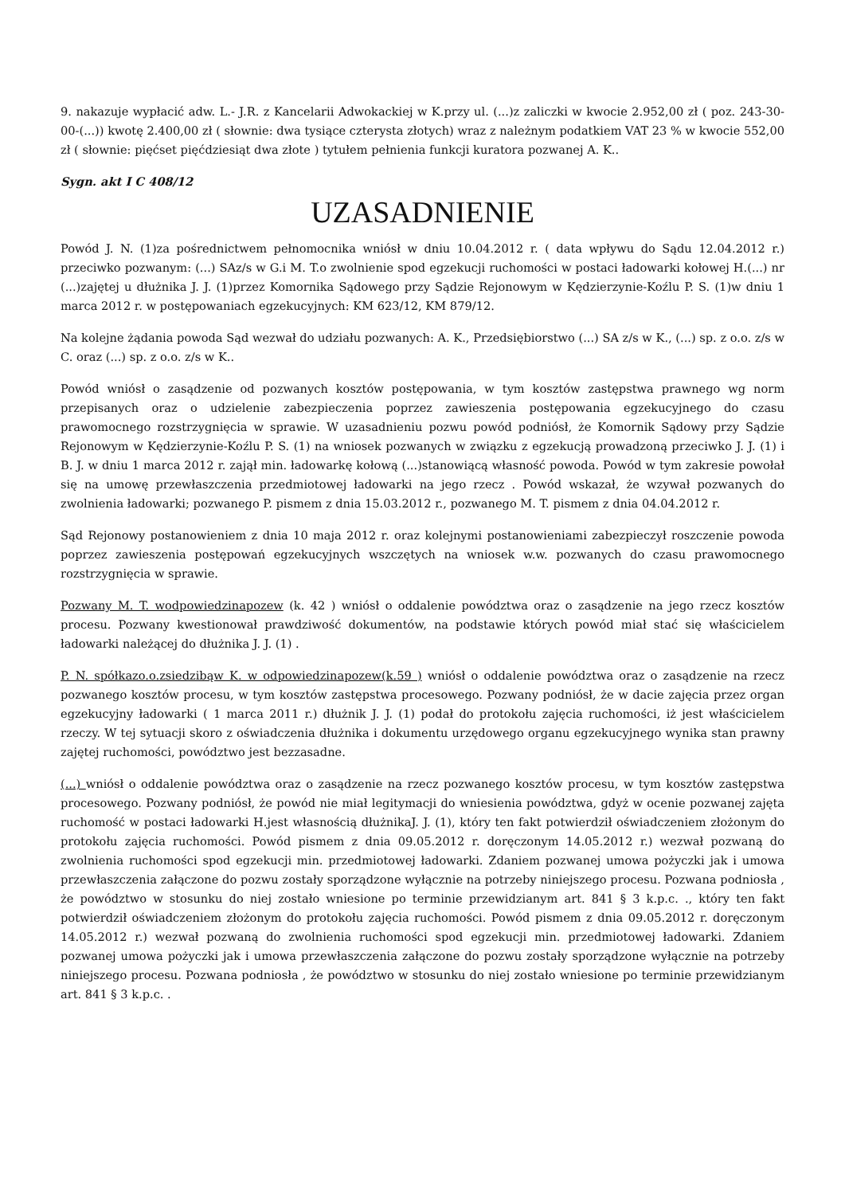9. nakazuje wypłacić adw. L.- J.R. z Kancelarii Adwokackiej w K.przy ul. (...)z zaliczki w kwocie 2.952,00 zł ( poz. 243-30-00-(...)) kwotę 2.400,00 zł ( słownie: dwa tysiące czterysta złotych) wraz z należnym podatkiem VAT 23 % w kwocie 552,00 zł ( słownie: pięćset pięćdziesiąt dwa złote ) tytułem pełnienia funkcji kuratora pozwanej A. K..
Sygn. akt I C 408/12
UZASADNIENIE
Powód J. N. (1)za pośrednictwem pełnomocnika wniósł w dniu 10.04.2012 r. ( data wpływu do Sądu 12.04.2012 r.) przeciwko pozwanym: (...) SAz/s w G.i M. T.o zwolnienie spod egzekucji ruchomości w postaci ładowarki kołowej H.(...) nr (...)zajętej u dłużnika J. J. (1)przez Komornika Sądowego przy Sądzie Rejonowym w Kędzierzynie-Koźlu P. S. (1)w dniu 1 marca 2012 r. w postępowaniach egzekucyjnych: KM 623/12, KM 879/12.
Na kolejne żądania powoda Sąd wezwał do udziału pozwanych: A. K., Przedsiębiorstwo (...) SA z/s w K., (...) sp. z o.o. z/s w C. oraz (...) sp. z o.o. z/s w K..
Powód wniósł o zasądzenie od pozwanych kosztów postępowania, w tym kosztów zastępstwa prawnego wg norm przepisanych oraz o udzielenie zabezpieczenia poprzez zawieszenia postępowania egzekucyjnego do czasu prawomocnego rozstrzygnięcia w sprawie. W uzasadnieniu pozwu powód podniósł, że Komornik Sądowy przy Sądzie Rejonowym w Kędzierzynie-Koźlu P. S. (1) na wniosek pozwanych w związku z egzekucją prowadzoną przeciwko J. J. (1) i B. J. w dniu 1 marca 2012 r. zajął min. ładowarkę kołową (...)stanowiącą własność powoda. Powód w tym zakresie powołał się na umowę przewłaszczenia przedmiotowej ładowarki na jego rzecz . Powód wskazał, że wzywał pozwanych do zwolnienia ładowarki; pozwanego P. pismem z dnia 15.03.2012 r., pozwanego M. T. pismem z dnia 04.04.2012 r.
Sąd Rejonowy postanowieniem z dnia 10 maja 2012 r. oraz kolejnymi postanowieniami zabezpieczył roszczenie powoda poprzez zawieszenia postępowań egzekucyjnych wszczętych na wniosek w.w. pozwanych do czasu prawomocnego rozstrzygnięcia w sprawie.
Pozwany M. T. wodpowiedzinapozew (k. 42 ) wniósł o oddalenie powództwa oraz o zasądzenie na jego rzecz kosztów procesu. Pozwany kwestionował prawdziwość dokumentów, na podstawie których powód miał stać się właścicielem ładowarki należącej do dłużnika J. J. (1) .
P. N. spółkazo.o.zsiedzibąw K. w odpowiedzinapozew(k.59 ) wniósł o oddalenie powództwa oraz o zasądzenie na rzecz pozwanego kosztów procesu, w tym kosztów zastępstwa procesowego. Pozwany podniósł, że w dacie zajęcia przez organ egzekucyjny ładowarki ( 1 marca 2011 r.) dłużnik J. J. (1) podał do protokołu zajęcia ruchomości, iż jest właścicielem rzeczy. W tej sytuacji skoro z oświadczenia dłużnika i dokumentu urzędowego organu egzekucyjnego wynika stan prawny zajętej ruchomości, powództwo jest bezzasadne.
(...) wniósł o oddalenie powództwa oraz o zasądzenie na rzecz pozwanego kosztów procesu, w tym kosztów zastępstwa procesowego. Pozwany podniósł, że powód nie miał legitymacji do wniesienia powództwa, gdyż w ocenie pozwanej zajęta ruchomość w postaci ładowarki H.jest własnością dłużnikaJ. J. (1), który ten fakt potwierdził oświadczeniem złożonym do protokołu zajęcia ruchomości. Powód pismem z dnia 09.05.2012 r. doręczonym 14.05.2012 r.) wezwał pozwaną do zwolnienia ruchomości spod egzekucji min. przedmiotowej ładowarki. Zdaniem pozwanej umowa pożyczki jak i umowa przewłaszczenia załączone do pozwu zostały sporządzone wyłącznie na potrzeby niniejszego procesu. Pozwana podniosła , że powództwo w stosunku do niej zostało wniesione po terminie przewidzianym art. 841 § 3 k.p.c. ., który ten fakt potwierdził oświadczeniem złożonym do protokołu zajęcia ruchomości. Powód pismem z dnia 09.05.2012 r. doręczonym 14.05.2012 r.) wezwał pozwaną do zwolnienia ruchomości spod egzekucji min. przedmiotowej ładowarki. Zdaniem pozwanej umowa pożyczki jak i umowa przewłaszczenia załączone do pozwu zostały sporządzone wyłącznie na potrzeby niniejszego procesu. Pozwana podniosła , że powództwo w stosunku do niej zostało wniesione po terminie przewidzianym art. 841 § 3 k.p.c. .